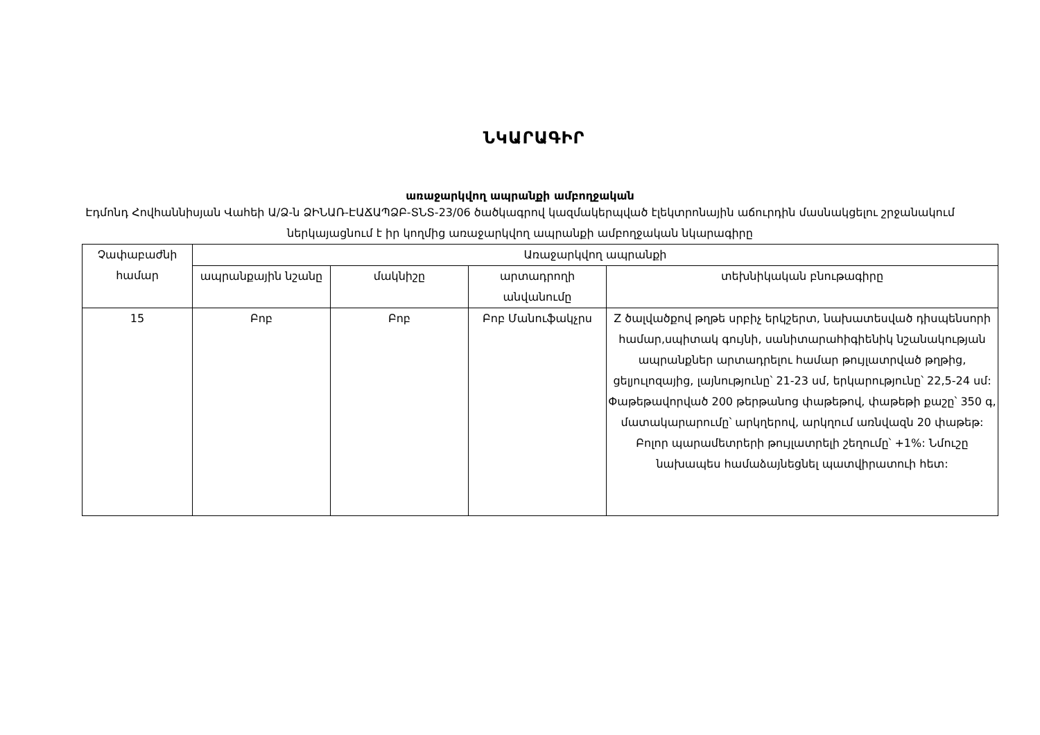ՆԿԱՐԱԳԻՐ
առաջարկվող ապրանքի ամբողջական
Էդմոնդ Հովհաննիսյան Վահեի Ա/Ձ-ն ՁԻՆԱՌ-ԷԱՃԱՊՁԲ-ՏՆՏ-23/06 ծածկագրով կազմակերպված էլեկտրոնային աճուրդին մասնակցելու շրջանակում ներկայացնում է իր կողմից առաջարկվող ապրանքի ամբողջական նկարագիրը
| Չափաբաժնի համար | Առաջարկվող ապրանքի | | | |
| --- | --- | --- | --- | --- |
| | ապրանքային նշանը | մակնիշը | արտադրողի անվանումը | տեխնիկական բնութագիրը |
| 15 | Բոբ | Բոբ | Բոբ Մանուֆակչրս | Z ծալվածքով թղթե սրբիչ երկշերտ, նախատեսված դիսպենսորի համար,սպիտակ գույնի, սանիտարահիգիենիկ նշանակության ապրանքներ արտադրելու համար թույլատրված թղթից, ցելյուլոզայից, լայնությունը՝ 21-23 սմ, երկարությունը՝ 22,5-24 սմ: Փաթեթավորված 200 թերթանոց փաթեթով, փաթեթի քաշը՝ 350 գ, մատակարարումը՝ արկղերով, արկղում առնվազն 20 փաթեթ: Բոլոր պարամետրերի թույլատրելի շեղումը՝ +1%: Նմուշը նախապես համաձայնեցնել պատվիրատուի հետ: |